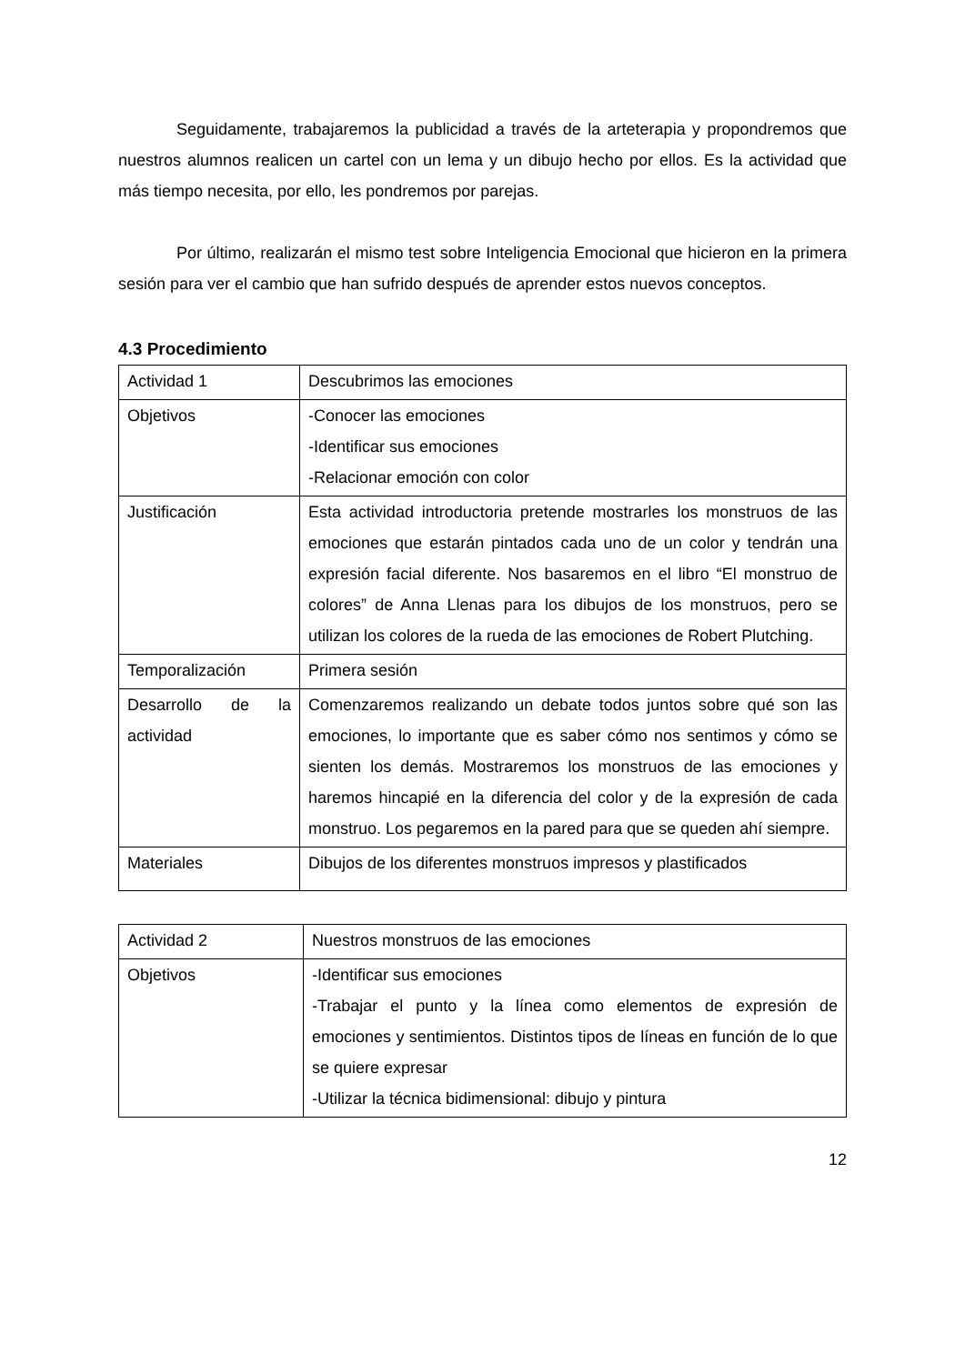Seguidamente, trabajaremos la publicidad a través de la arteterapia y propondremos que nuestros alumnos realicen un cartel con un lema y un dibujo hecho por ellos. Es la actividad que más tiempo necesita, por ello, les pondremos por parejas.
Por último, realizarán el mismo test sobre Inteligencia Emocional que hicieron en la primera sesión para ver el cambio que han sufrido después de aprender estos nuevos conceptos.
4.3 Procedimiento
| Actividad 1 | Descubrimos las emociones |
| Objetivos | -Conocer las emociones -Identificar sus emociones -Relacionar emoción con color |
| Justificación | Esta actividad introductoria pretende mostrarles los monstruos de las emociones que estarán pintados cada uno de un color y tendrán una expresión facial diferente. Nos basaremos en el libro “El monstruo de colores” de Anna Llenas para los dibujos de los monstruos, pero se utilizan los colores de la rueda de las emociones de Robert Plutching. |
| Temporalización | Primera sesión |
| Desarrollo de la actividad | Comenzaremos realizando un debate todos juntos sobre qué son las emociones, lo importante que es saber cómo nos sentimos y cómo se sienten los demás. Mostraremos los monstruos de las emociones y haremos hincapié en la diferencia del color y de la expresión de cada monstruo. Los pegaremos en la pared para que se queden ahí siempre. |
| Materiales | Dibujos de los diferentes monstruos impresos y plastificados |
| Actividad 2 | Nuestros monstruos de las emociones |
| Objetivos | -Identificar sus emociones -Trabajar el punto y la línea como elementos de expresión de emociones y sentimientos. Distintos tipos de líneas en función de lo que se quiere expresar -Utilizar la técnica bidimensional: dibujo y pintura |
12